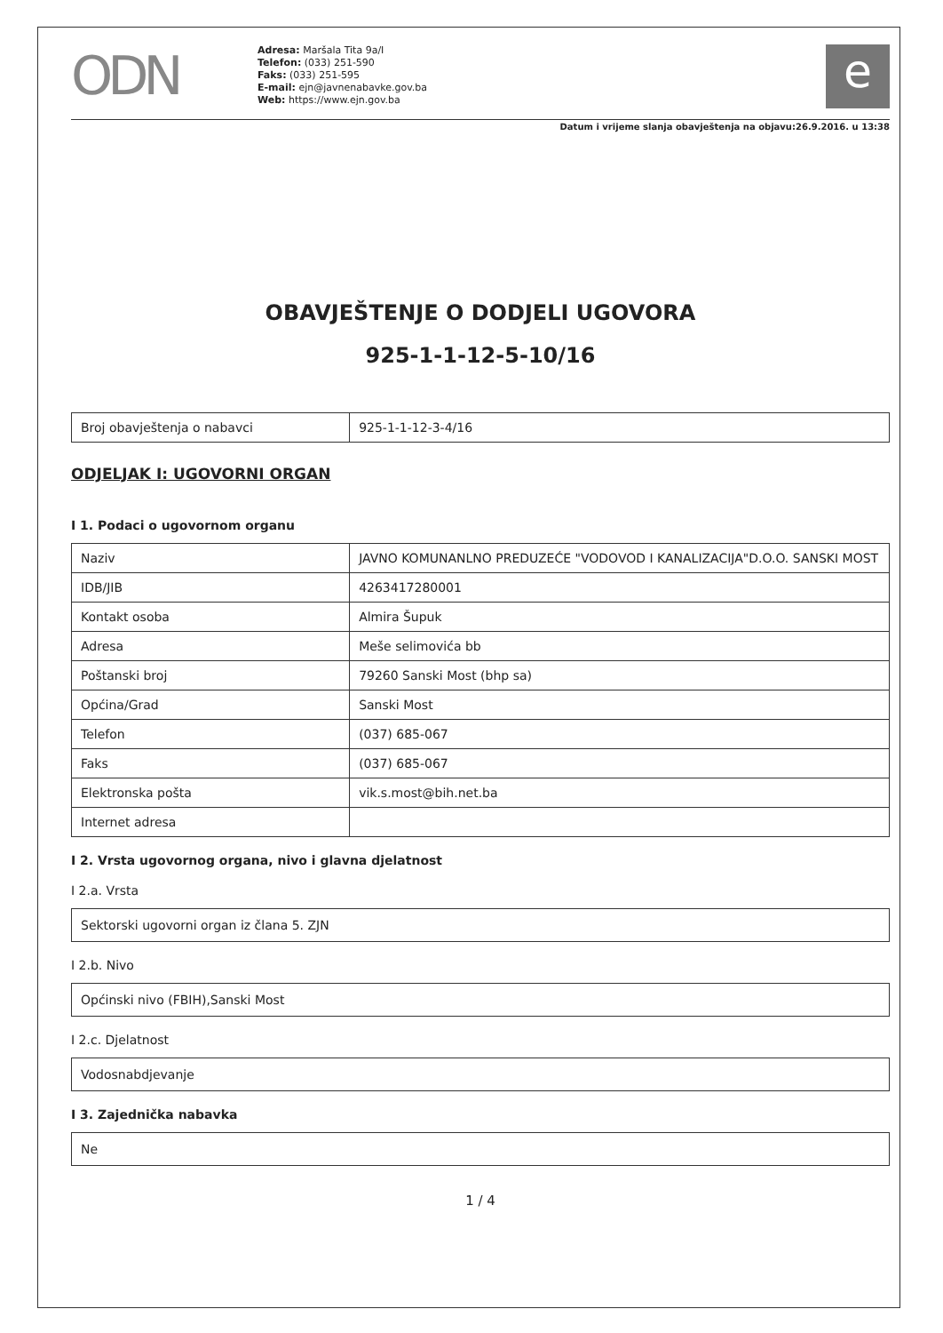ODN
Adresa: Maršala Tita 9a/I
Telefon: (033) 251-590
Faks: (033) 251-595
E-mail: ejn@javnenabavke.gov.ba
Web: https://www.ejn.gov.ba
e
Datum i vrijeme slanja obavještenja na objavu:26.9.2016. u 13:38
OBAVJEŠTENJE O DODJELI UGOVORA
925-1-1-12-5-10/16
| Broj obavještenja o nabavci | 925-1-1-12-3-4/16 |
ODJELJAK I: UGOVORNI ORGAN
I 1. Podaci o ugovornom organu
| Naziv | JAVNO KOMUNANLNO PREDUZEĆE "VODOVOD I KANALIZACIJA"D.O.O. SANSKI MOST |
| IDB/JIB | 4263417280001 |
| Kontakt osoba | Almira Šupuk |
| Adresa | Meše selimovića bb |
| Poštanski broj | 79260 Sanski Most (bhp sa) |
| Općina/Grad | Sanski Most |
| Telefon | (037) 685-067 |
| Faks | (037) 685-067 |
| Elektronska pošta | vik.s.most@bih.net.ba |
| Internet adresa | |
I 2. Vrsta ugovornog organa, nivo i glavna djelatnost
I 2.a. Vrsta
Sektorski ugovorni organ iz člana 5. ZJN
I 2.b. Nivo
Općinski nivo (FBIH),Sanski Most
I 2.c. Djelatnost
Vodosnabdjevanje
I 3. Zajednička nabavka
Ne
1 / 4